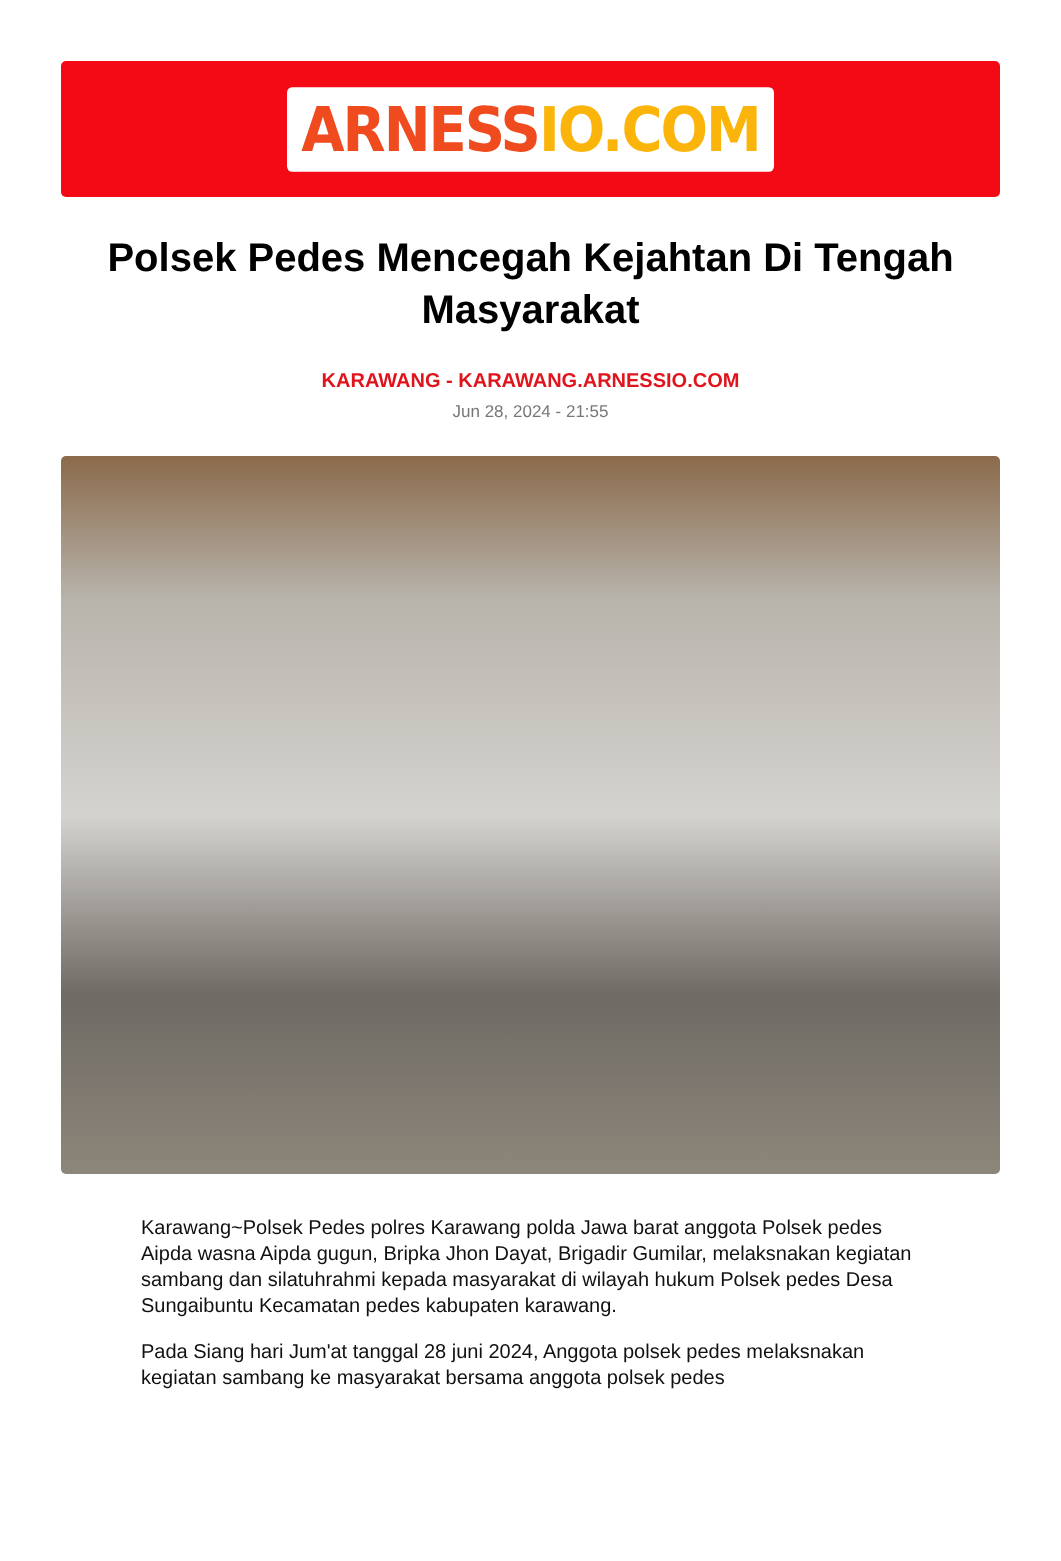ARNESSIO.COM
Polsek Pedes Mencegah Kejahtan Di Tengah Masyarakat
KARAWANG - KARAWANG.ARNESSIO.COM
Jun 28, 2024 - 21:55
Karawang~Polsek Pedes polres Karawang polda Jawa barat anggota Polsek pedes Aipda wasna Aipda gugun, Bripka Jhon Dayat, Brigadir Gumilar, melaksnakan kegiatan sambang dan silatuhrahmi kepada masyarakat di wilayah hukum Polsek pedes Desa Sungaibuntu Kecamatan pedes kabupaten karawang.
Pada Siang hari Jum'at tanggal 28 juni 2024, Anggota polsek pedes melaksnakan kegiatan sambang ke masyarakat bersama anggota polsek pedes